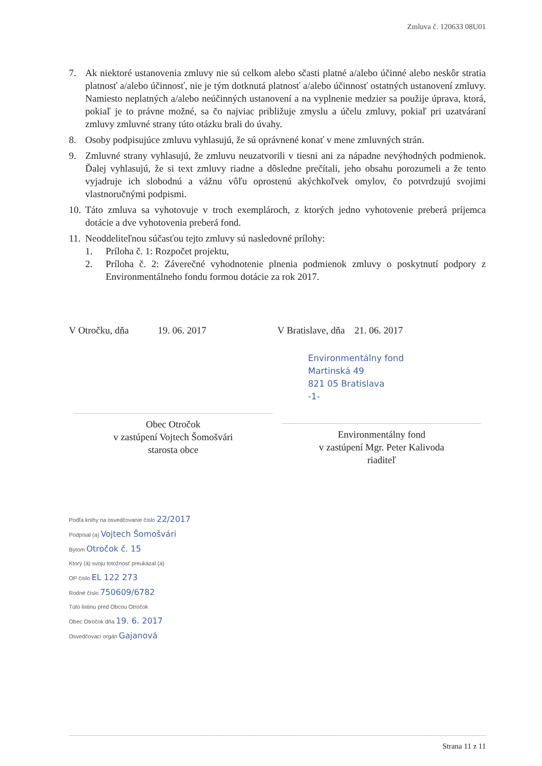Zmluva č. 120633 08U01
7. Ak niektoré ustanovenia zmluvy nie sú celkom alebo sčasti platné a/alebo účinné alebo neskôr stratia platnosť a/alebo účinnosť, nie je tým dotknutá platnosť a/alebo účinnosť ostatných ustanovení zmluvy. Namiesto neplatných a/alebo neúčinných ustanovení a na vyplnenie medzier sa použije úprava, ktorá, pokiaľ je to právne možné, sa čo najviac približuje zmyslu a účelu zmluvy, pokiaľ pri uzatváraní zmluvy zmluvné strany túto otázku brali do úvahy.
8. Osoby podpisujúce zmluvu vyhlasujú, že sú oprávnené konať v mene zmluvných strán.
9. Zmluvné strany vyhlasujú, že zmluvu neuzatvorili v tiesni ani za nápadne nevýhodných podmienok. Ďalej vyhlasujú, že si text zmluvy riadne a dôsledne prečítali, jeho obsahu porozumeli a že tento vyjadruje ich slobodnú a vážnu vôľu oprostenú akýchkoľvek omylov, čo potvrdzujú svojimi vlastnoručnými podpismi.
10. Táto zmluva sa vyhotovuje v troch exemplároch, z ktorých jedno vyhotovenie preberá príjemca dotácie a dve vyhotovenia preberá fond.
11. Neoddeliteľnou súčasťou tejto zmluvy sú nasledovné prílohy:
1. Príloha č. 1: Rozpočet projektu,
2. Príloha č. 2: Záverečné vyhodnotenie plnenia podmienok zmluvy o poskytnutí podpory z Environmentálneho fondu formou dotácie za rok 2017.
V Otročku, dňa 19. 06. 2017
Obec Otročok
v zastúpení Vojtech Šomošvári
starosta obce
V Bratislave, dňa 21. 06. 2017
Environmentálny fond
Martinská 49
821 05 Bratislava
-1-
Environmentálny fond
v zastúpení Mgr. Peter Kalivoda
riaditeľ
Podľa knihy na osvedčovanie číslo 22/2017
Podpísal (a) Vojtech Šomošvári
Bytom Otročok č. 15
Ktorý (á) svoju totožnosť preukázal (a)
OP číslo EL 122 273
Rodné číslo 750609/6782
Túto listinu pred Obcou Otročok
Obec Otročok dňa 19. 6. 2017
Osvedčovací orgán Gajanová
Strana 11 z 11